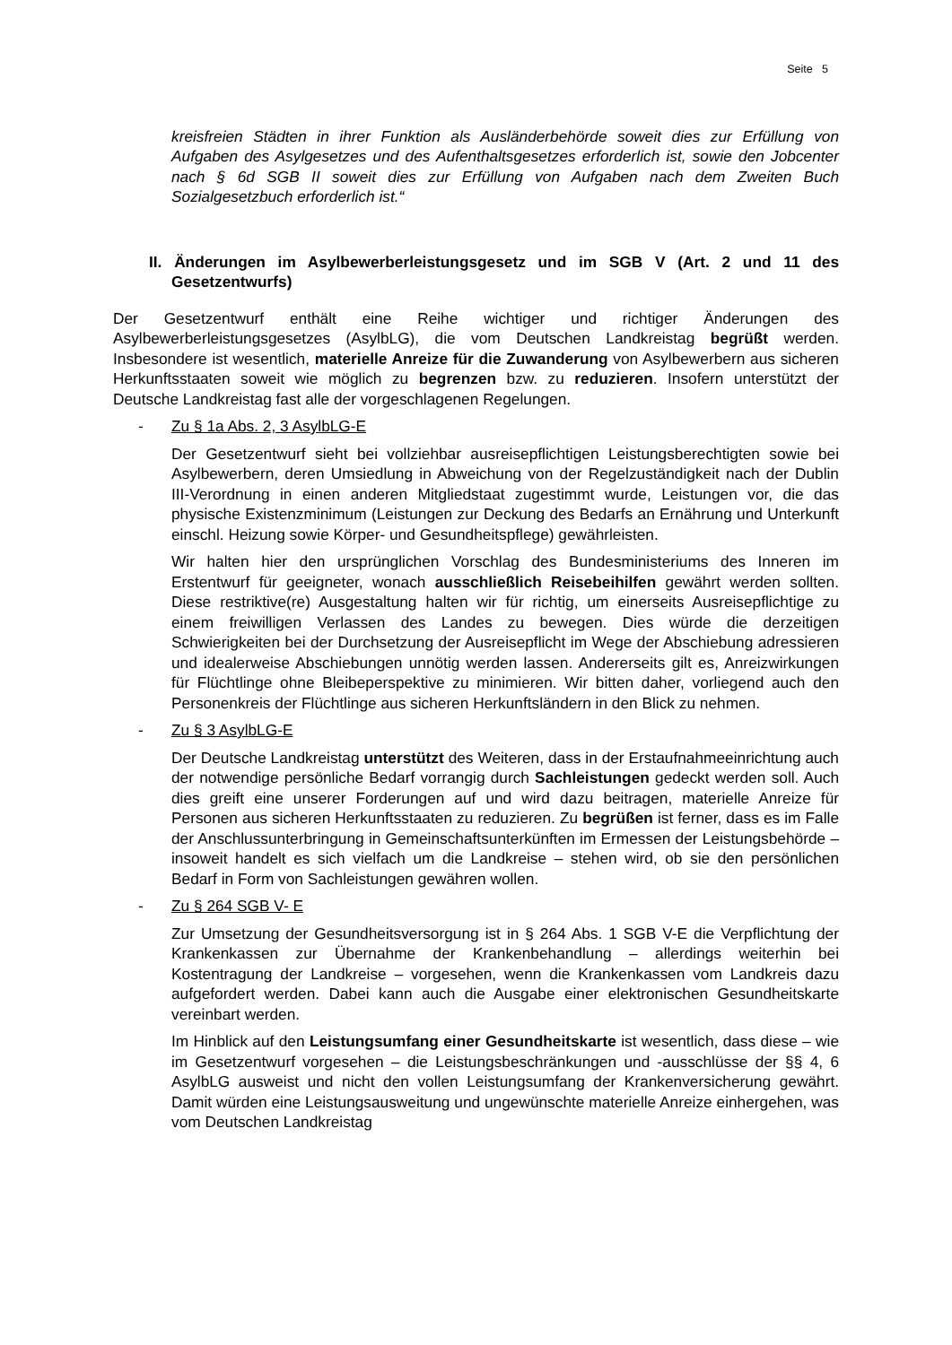Seite 5
kreisfreien Städten in ihrer Funktion als Ausländerbehörde soweit dies zur Erfüllung von Aufgaben des Asylgesetzes und des Aufenthaltsgesetzes erforderlich ist, sowie den Jobcenter nach § 6d SGB II soweit dies zur Erfüllung von Aufgaben nach dem Zweiten Buch Sozialgesetzbuch erforderlich ist.“
II. Änderungen im Asylbewerberleistungsgesetz und im SGB V (Art. 2 und 11 des Gesetzentwurfs)
Der Gesetzentwurf enthält eine Reihe wichtiger und richtiger Änderungen des Asylbewerberleistungsgesetzes (AsylbLG), die vom Deutschen Landkreistag begrüßt werden. Insbesondere ist wesentlich, materielle Anreize für die Zuwanderung von Asylbewerbern aus sicheren Herkunftsstaaten soweit wie möglich zu begrenzen bzw. zu reduzieren. Insofern unterstützt der Deutsche Landkreistag fast alle der vorgeschlagenen Regelungen.
- Zu § 1a Abs. 2, 3 AsylbLG-E
Der Gesetzentwurf sieht bei vollziehbar ausreisepflichtigen Leistungsberechtigten sowie bei Asylbewerbern, deren Umsiedlung in Abweichung von der Regelzuständigkeit nach der Dublin III-Verordnung in einen anderen Mitgliedstaat zugestimmt wurde, Leistungen vor, die das physische Existenzminimum (Leistungen zur Deckung des Bedarfs an Ernährung und Unterkunft einschl. Heizung sowie Körper- und Gesundheitspflege) gewährleisten.
Wir halten hier den ursprünglichen Vorschlag des Bundesministeriums des Inneren im Erstentwurf für geeigneter, wonach ausschließlich Reisebeihilfen gewährt werden sollten. Diese restriktive(re) Ausgestaltung halten wir für richtig, um einerseits Ausreisepflichtige zu einem freiwilligen Verlassen des Landes zu bewegen. Dies würde die derzeitigen Schwierigkeiten bei der Durchsetzung der Ausreisepflicht im Wege der Abschiebung adressieren und idealerweise Abschiebungen unnötig werden lassen. Andererseits gilt es, Anreizwirkungen für Flüchtlinge ohne Bleibeperspektive zu minimieren. Wir bitten daher, vorliegend auch den Personenkreis der Flüchtlinge aus sicheren Herkunftsländern in den Blick zu nehmen.
- Zu § 3 AsylbLG-E
Der Deutsche Landkreistag unterstützt des Weiteren, dass in der Erstaufnahmeeinrichtung auch der notwendige persönliche Bedarf vorrangig durch Sachleistungen gedeckt werden soll. Auch dies greift eine unserer Forderungen auf und wird dazu beitragen, materielle Anreize für Personen aus sicheren Herkunftsstaaten zu reduzieren. Zu begrüßen ist ferner, dass es im Falle der Anschlussunterbringung in Gemeinschaftsunterkünften im Ermessen der Leistungsbehörde – insoweit handelt es sich vielfach um die Landkreise – stehen wird, ob sie den persönlichen Bedarf in Form von Sachleistungen gewähren wollen.
- Zu § 264 SGB V- E
Zur Umsetzung der Gesundheitsversorgung ist in § 264 Abs. 1 SGB V-E die Verpflichtung der Krankenkassen zur Übernahme der Krankenbehandlung – allerdings weiterhin bei Kostentragung der Landkreise – vorgesehen, wenn die Krankenkassen vom Landkreis dazu aufgefordert werden. Dabei kann auch die Ausgabe einer elektronischen Gesundheitskarte vereinbart werden.
Im Hinblick auf den Leistungsumfang einer Gesundheitskarte ist wesentlich, dass diese – wie im Gesetzentwurf vorgesehen – die Leistungsbeschränkungen und -ausschlüsse der §§ 4, 6 AsylbLG ausweist und nicht den vollen Leistungsumfang der Krankenversicherung gewährt. Damit würden eine Leistungsausweitung und ungewünschte materielle Anreize einhergehen, was vom Deutschen Landkreistag